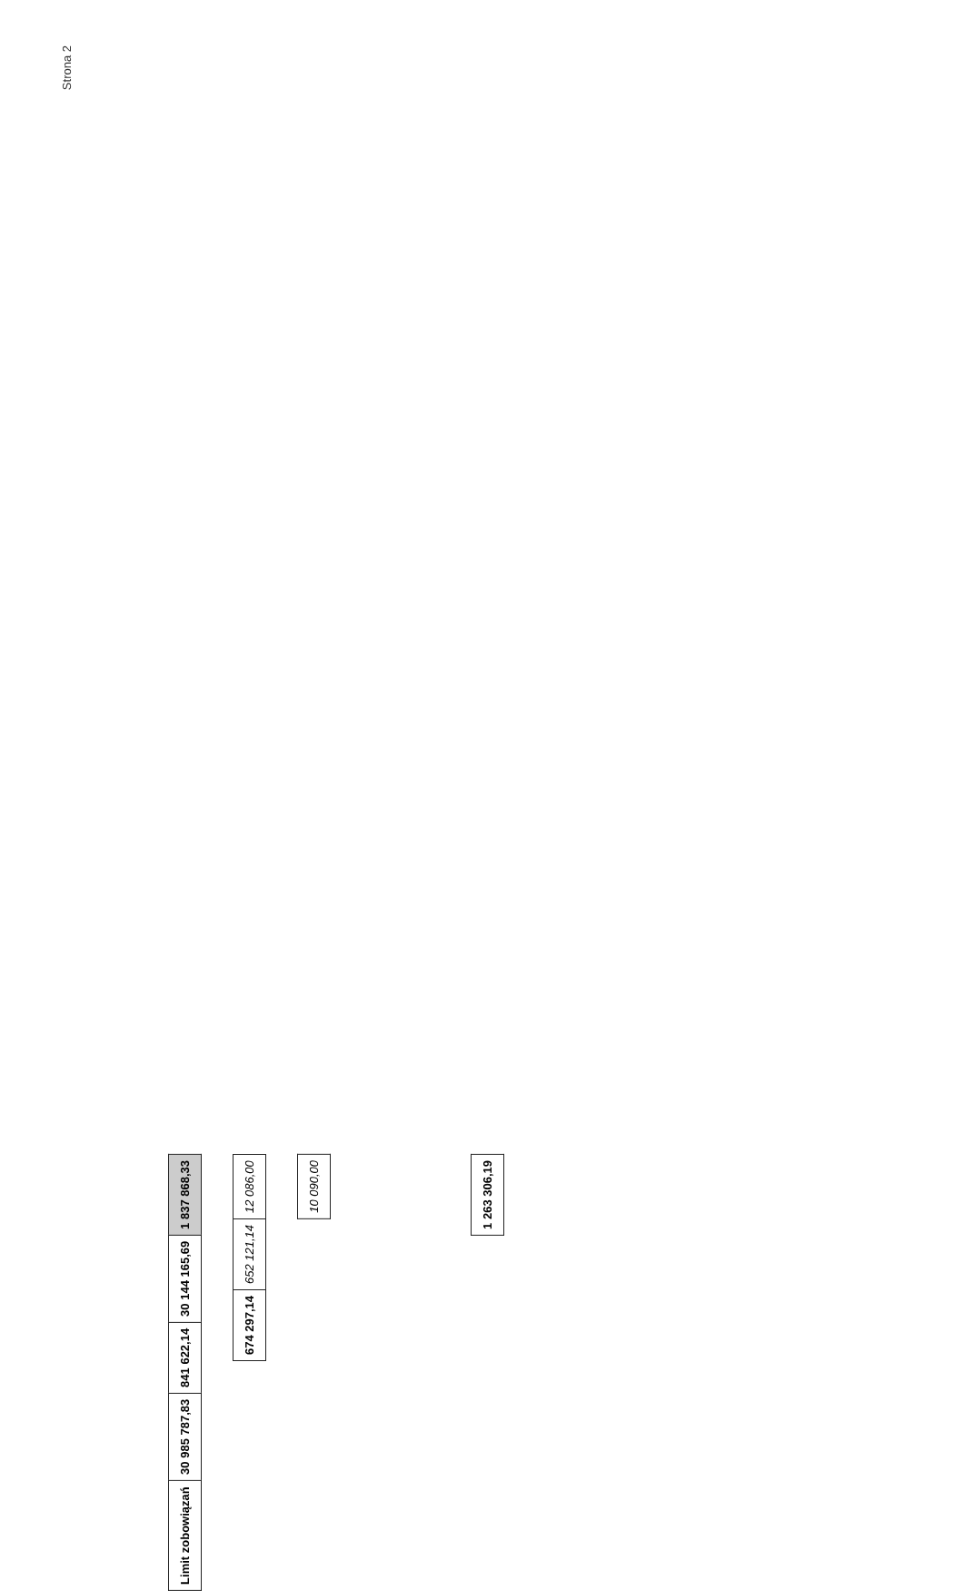Strona 2
| Limit zobowiązań | 30 985 787,83 | 841 622,14 | 30 144 165,69 | 1 837 868,33 |
| 674 297,14 | 652 121,14 | 12 086,00 |
| 10 090,00 |
| 1 263 306,19 |